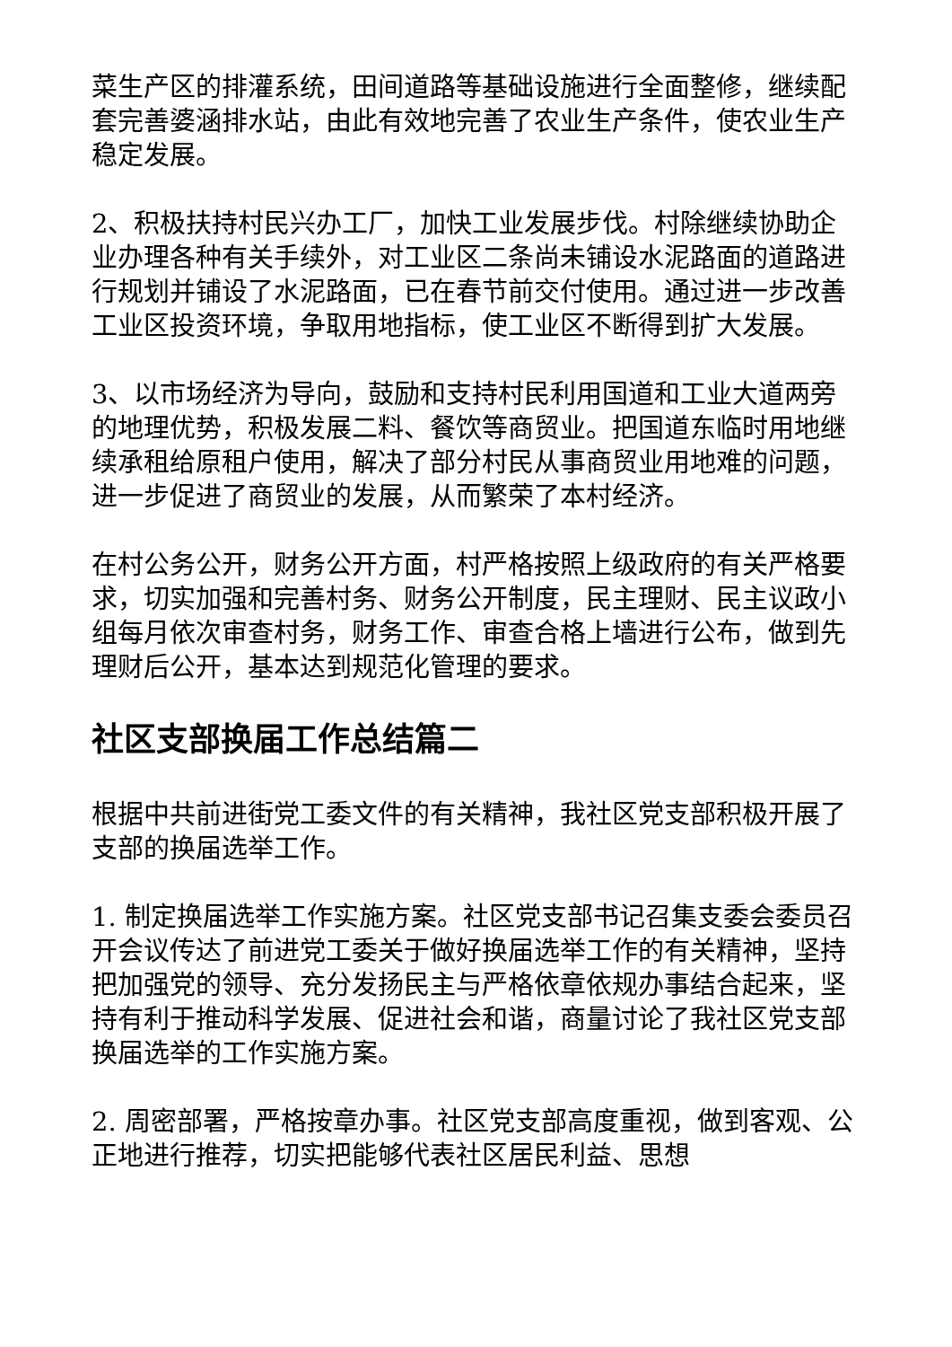菜生产区的排灌系统，田间道路等基础设施进行全面整修，继续配套完善婆涵排水站，由此有效地完善了农业生产条件，使农业生产稳定发展。
2、积极扶持村民兴办工厂，加快工业发展步伐。村除继续协助企业办理各种有关手续外，对工业区二条尚未铺设水泥路面的道路进行规划并铺设了水泥路面，已在春节前交付使用。通过进一步改善工业区投资环境，争取用地指标，使工业区不断得到扩大发展。
3、以市场经济为导向，鼓励和支持村民利用国道和工业大道两旁的地理优势，积极发展二料、餐饮等商贸业。把国道东临时用地继续承租给原租户使用，解决了部分村民从事商贸业用地难的问题，进一步促进了商贸业的发展，从而繁荣了本村经济。
在村公务公开，财务公开方面，村严格按照上级政府的有关严格要求，切实加强和完善村务、财务公开制度，民主理财、民主议政小组每月依次审查村务，财务工作、审查合格上墙进行公布，做到先理财后公开，基本达到规范化管理的要求。
社区支部换届工作总结篇二
根据中共前进街党工委文件的有关精神，我社区党支部积极开展了支部的换届选举工作。
1. 制定换届选举工作实施方案。社区党支部书记召集支委会委员召开会议传达了前进党工委关于做好换届选举工作的有关精神，坚持把加强党的领导、充分发扬民主与严格依章依规办事结合起来，坚持有利于推动科学发展、促进社会和谐，商量讨论了我社区党支部换届选举的工作实施方案。
2. 周密部署，严格按章办事。社区党支部高度重视，做到客观、公正地进行推荐，切实把能够代表社区居民利益、思想